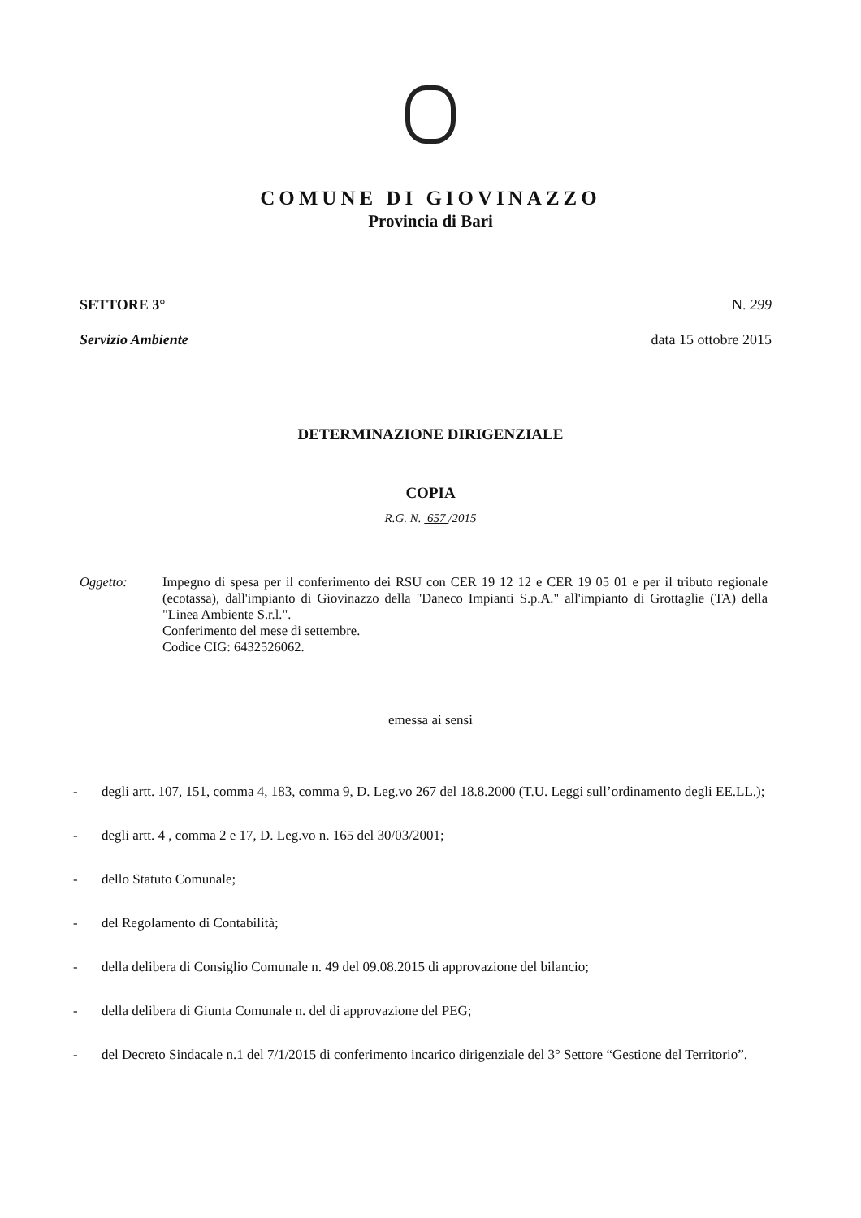COMUNE DI GIOVINAZZO
Provincia di Bari
SETTORE 3° N. 299
Servizio Ambiente data 15 ottobre 2015
DETERMINAZIONE DIRIGENZIALE
COPIA
R.G. N. 657 /2015
Oggetto: Impegno di spesa per il conferimento dei RSU con CER 19 12 12 e CER 19 05 01 e per il tributo regionale (ecotassa), dall'impianto di Giovinazzo della "Daneco Impianti S.p.A." all'impianto di Grottaglie (TA) della "Linea Ambiente S.r.l.".
Conferimento del mese di settembre.
Codice CIG: 6432526062.
emessa ai sensi
- degli artt. 107, 151, comma 4, 183, comma 9, D. Leg.vo 267 del 18.8.2000 (T.U. Leggi sull’ordinamento degli EE.LL.);
- degli artt. 4 , comma 2 e 17, D. Leg.vo n. 165 del 30/03/2001;
- dello Statuto Comunale;
- del Regolamento di Contabilità;
- della delibera di Consiglio Comunale n. 49 del 09.08.2015 di approvazione del bilancio;
- della delibera di Giunta Comunale n. del di approvazione del PEG;
- del Decreto Sindacale n.1 del 7/1/2015 di conferimento incarico dirigenziale del 3° Settore “Gestione del Territorio”.